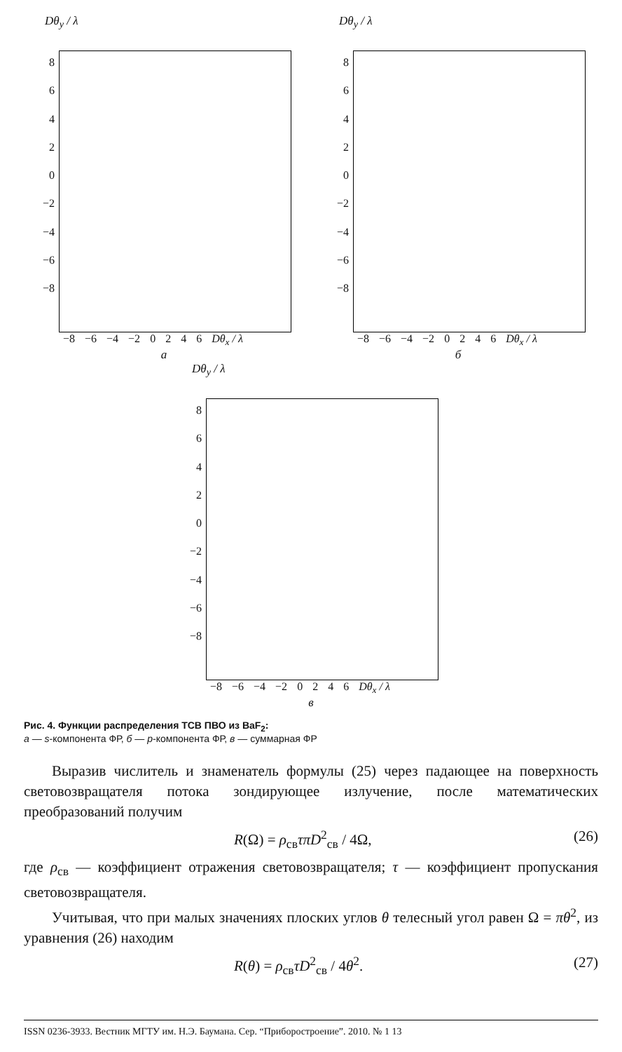Dθ<sub>y</sub> / λ
86420
−2
−4
−6
−8
−8 −6 −4 −2 0246 Dθ<sub>x</sub> / λ
а
Dθ<sub>y</sub> / λ
86420
−2
−4
−6
−8
−8 −6 −4 −2 0246 Dθ<sub>x</sub> / λ
б
Dθ<sub>y</sub> / λ
86420
−2
−4
−6
−8
−8 −6 −4 −2 0246 Dθ<sub>x</sub> / λ
в
Рис. 4. Функции распределения ТСВ ПВО из BaF<sub>2</sub>:
а — s-компонента ФР, б — p-компонента ФР, в — суммарная ФР
Выразив числитель и знаменатель формулы (25) через падающее на поверхность световозвращателя потока зондирующее излучение, после математических преобразований получим
R(Ω) = ρ<sub>св</sub>τπD<sup>2</sup><sub>св</sub> / 4Ω, (26)
где ρ<sub>св</sub> — коэффициент отражения световозвращателя; τ — коэффициент пропускания световозвращателя.
Учитывая, что при малых значениях плоских углов θ телесный угол равен Ω = πθ<sup>2</sup>, из уравнения (26) находим
R(θ) = ρ<sub>св</sub>τD<sup>2</sup><sub>св</sub> / 4θ<sup>2</sup>. (27)
ISSN 0236-3933. Вестник МГТУ им. Н.Э. Баумана. Сер. “Приборостроение”. 2010. № 1 13